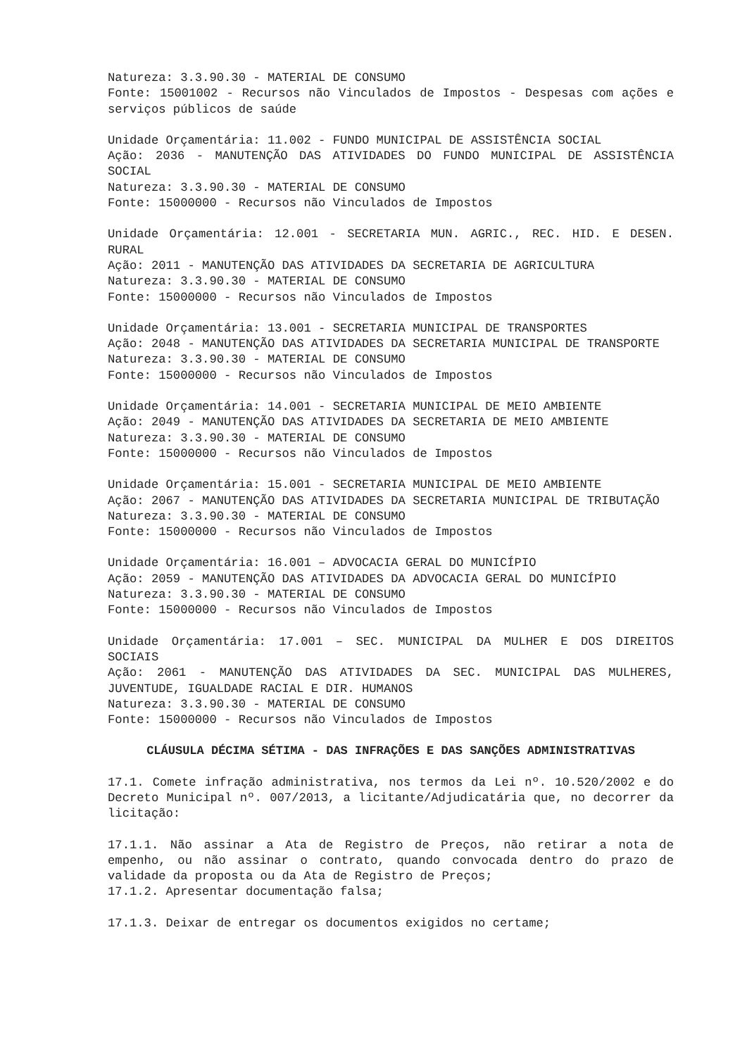Natureza: 3.3.90.30 - MATERIAL DE CONSUMO
Fonte: 15001002 - Recursos não Vinculados de Impostos - Despesas com ações e serviços públicos de saúde
Unidade Orçamentária: 11.002 - FUNDO MUNICIPAL DE ASSISTÊNCIA SOCIAL
Ação: 2036 - MANUTENÇÃO DAS ATIVIDADES DO FUNDO MUNICIPAL DE ASSISTÊNCIA SOCIAL
Natureza: 3.3.90.30 - MATERIAL DE CONSUMO
Fonte: 15000000 - Recursos não Vinculados de Impostos
Unidade Orçamentária: 12.001 - SECRETARIA MUN. AGRIC., REC. HID. E DESEN. RURAL
Ação: 2011 - MANUTENÇÃO DAS ATIVIDADES DA SECRETARIA DE AGRICULTURA
Natureza: 3.3.90.30 - MATERIAL DE CONSUMO
Fonte: 15000000 - Recursos não Vinculados de Impostos
Unidade Orçamentária: 13.001 - SECRETARIA MUNICIPAL DE TRANSPORTES
Ação: 2048 - MANUTENÇÃO DAS ATIVIDADES DA SECRETARIA MUNICIPAL DE TRANSPORTE
Natureza: 3.3.90.30 - MATERIAL DE CONSUMO
Fonte: 15000000 - Recursos não Vinculados de Impostos
Unidade Orçamentária: 14.001 - SECRETARIA MUNICIPAL DE MEIO AMBIENTE
Ação: 2049 - MANUTENÇÃO DAS ATIVIDADES DA SECRETARIA DE MEIO AMBIENTE
Natureza: 3.3.90.30 - MATERIAL DE CONSUMO
Fonte: 15000000 - Recursos não Vinculados de Impostos
Unidade Orçamentária: 15.001 - SECRETARIA MUNICIPAL DE MEIO AMBIENTE
Ação: 2067 - MANUTENÇÃO DAS ATIVIDADES DA SECRETARIA MUNICIPAL DE TRIBUTAÇÃO
Natureza: 3.3.90.30 - MATERIAL DE CONSUMO
Fonte: 15000000 - Recursos não Vinculados de Impostos
Unidade Orçamentária: 16.001 – ADVOCACIA GERAL DO MUNICÍPIO
Ação: 2059 - MANUTENÇÃO DAS ATIVIDADES DA ADVOCACIA GERAL DO MUNICÍPIO
Natureza: 3.3.90.30 - MATERIAL DE CONSUMO
Fonte: 15000000 - Recursos não Vinculados de Impostos
Unidade Orçamentária: 17.001 – SEC. MUNICIPAL DA MULHER E DOS DIREITOS SOCIAIS
Ação: 2061 - MANUTENÇÃO DAS ATIVIDADES DA SEC. MUNICIPAL DAS MULHERES, JUVENTUDE, IGUALDADE RACIAL E DIR. HUMANOS
Natureza: 3.3.90.30 - MATERIAL DE CONSUMO
Fonte: 15000000 - Recursos não Vinculados de Impostos
CLÁUSULA DÉCIMA SÉTIMA - DAS INFRAÇÕES E DAS SANÇÕES ADMINISTRATIVAS
17.1. Comete infração administrativa, nos termos da Lei nº. 10.520/2002 e do Decreto Municipal nº. 007/2013, a licitante/Adjudicatária que, no decorrer da licitação:
17.1.1. Não assinar a Ata de Registro de Preços, não retirar a nota de empenho, ou não assinar o contrato, quando convocada dentro do prazo de validade da proposta ou da Ata de Registro de Preços;
17.1.2. Apresentar documentação falsa;
17.1.3. Deixar de entregar os documentos exigidos no certame;